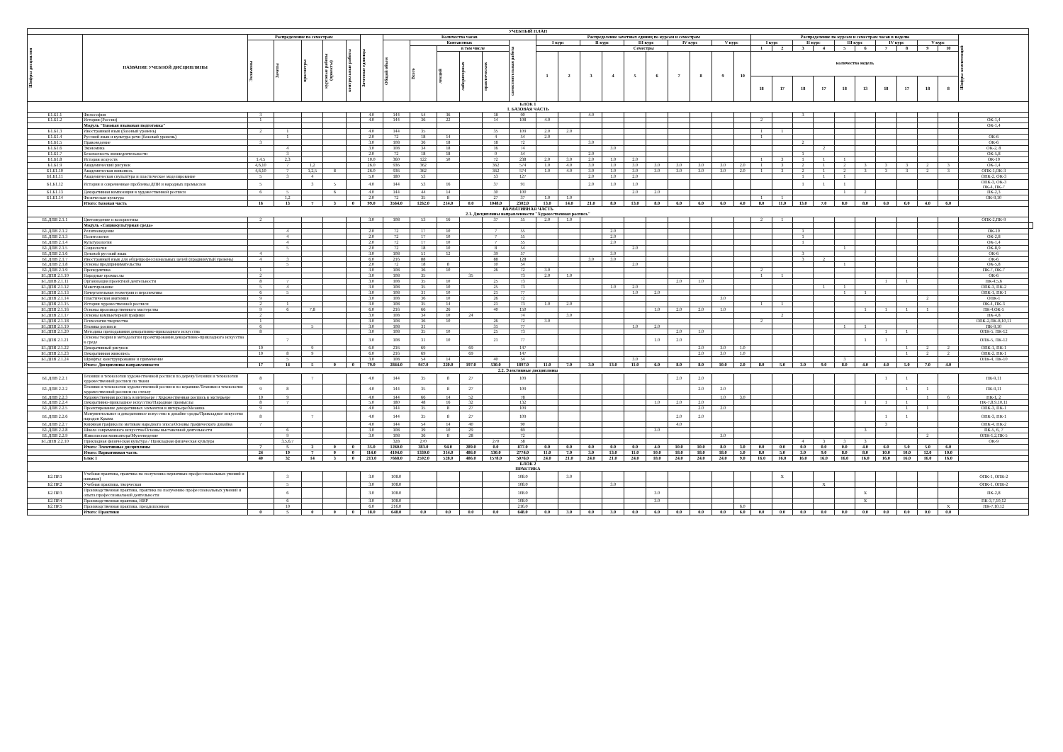| УЧЕБНЫЙ ПЛАН | | | | | | | | | | | | | | | | | | | | | | | | | | | | | | | | | | | |
| --- | --- | --- | --- | --- | --- | --- | --- | --- | --- | --- | --- | --- | --- | --- | --- | --- | --- | --- | --- | --- | --- | --- | --- | --- | --- | --- | --- | --- | --- | --- | --- | --- | --- | --- | --- |
| Шифры дисциплин | НАЗВАНИЕ УЧЕБНОЙ ДИСЦИПЛИНЫ | Распределение по семестрам | | | | | Зачетные единицы | Количество часов | | | | | | Распределение зачетных единиц по курсам и семестрам | | | | | | | | | | Распределение по курсам и семестрам часов в неделю | | | | | | | | | | Шифры компетенций | |
| | | Экзамены | Зачеты | просмотры | курсовые работы (проекты) | контрольные работы | | Общий объем | Контактных | | | | самостоятельная работа | I курс | | II курс | | III курс | | IV курс | | V курс | | I курс | | II курс | | III курс | | IV курс | | V курс | | | |
| | | | | | | | | | Всего | в том числе | | | | Семестры | | | | | | | | | | 1 | 2 | 3 | 4 | 5 | 6 | 7 | 8 | 9 | 10 | | |
| | | | | | | | | | | лекций | лабораторных | практических | | 1 | 2 | 3 | 4 | 5 | 6 | 7 | 8 | 9 | 10 | количество недель | | | | | | | | | | | |
| | | | | | | | | | | | | | | | | | | | | | | | | 18 | 17 | 18 | 17 | 18 | 13 | 18 | 17 | 18 | 8 | | |
| БЛОК 1 1. БАЗОВАЯ ЧАСТЬ | | | | | | | | | | | | | | | | | | | | | | | | | | | | | | | | | | | |
| Б1.Б1.1 | Философия | 3 | | | | | 4.0 | 144 | 54 | 36 | | 18 | 90 | | | 4.0 | | | | | | | | | | 3 | | | | | | | | | |
| Б1.Б1.2 | История (России) | 1 | | | | | 4.0 | 144 | 36 | 22 | | 14 | 108 | 4.0 | | | | | | | | | | 2 | | | | | | | | | | ОК-1,4 | |
| | Модуль "Базовая языковая подготовка" | | | | | | | | | | | | | | | | | | | | | | | | | | | | | | | | | ОК-1,4 | |
| Б1.Б1.3 | Иностранный язык (базовый уровень) | 2 | 1 | | | | 4.0 | 144 | 35 | | | 35 | 109 | 2.0 | 2.0 | | | | | | | | | 1 | 1 | | | | | | | | | | |
| Б1.Б1.4 | Русский язык и культура речи (базовый уровень) | | 1 | | | | 2.0 | 72 | 18 | 14 | | 4 | 54 | 2.0 | | | | | | | | | | 1 | | | | | | | | | | ОК-6 | |
| Б1.Б1.5 | Правоведение | 3 | | | | | 3.0 | 108 | 36 | 18 | | 18 | 72 | | | 3.0 | | | | | | | | | | 2 | | | | | | | | ОК-6 | |
| Б1.Б1.6 | Экономика | | 4 | | | | 3.0 | 108 | 34 | 18 | | 16 | 74 | | | | 3.0 | | | | | | | | | | 2 | | | | | | | ОК-2, 8 | |
| Б1.Б1.7 | Безопасность жизнедеятельности | | 3 | | | | 2.0 | 72 | 18 | 18 | | 0 | 54 | | | 2.0 | | | | | | | | | | 1 | | | | | | | | ОК-5,8 | |
| Б1.Б1.8 | История искусств | 1,4,5 | 2,3 | | | | 10.0 | 360 | 122 | 50 | | 72 | 238 | 2.0 | 3.0 | 2.0 | 1.0 | 2.0 | | | | | | 1 | 3 | 1 | 1 | 1 | | | | | | ОК-10 | |
| Б1.Б1.9 | Академический рисунок | 4,6,10 | 7 | 1,2 | | | 26.0 | 936 | 362 | | | 362 | 574 | 1.0 | 4.0 | 3.0 | 1.0 | 3.0 | 3.0 | 3.0 | 3.0 | 3.0 | 2.0 | 1 | 3 | 2 | 1 | 2 | 3 | 3 | 3 | 2 | 3 | ОК-1,4 | |
| Б1.Б1.10 | Академическая живопись | 4,6,10 | 7 | 1,2,5 | 8 | | 26.0 | 936 | 362 | | | 362 | 574 | 1.0 | 4.0 | 3.0 | 1.0 | 3.0 | 3.0 | 3.0 | 3.0 | 3.0 | 2.0 | 1 | 3 | 2 | 1 | 2 | 3 | 3 | 3 | 2 | 3 | ОПК-1,ОК-3 | |
| Б1.Б1.11 | Академическая скульптура и пластическое моделирование | 5 | 3 | 4 | | | 5.0 | 180 | 53 | | | 53 | 127 | | | 2.0 | 1.0 | 2.0 | | | | | | | | 1 | 1 | 1 | | | | | | ОПК-2, ОК-3 | |
| Б1.Б1.12 | История и современные проблемы ДПИ и народных промыслов | 5 | | 3 | 5 | | 4.0 | 144 | 53 | 16 | | 37 | 91 | | | 2.0 | 1.0 | 1.0 | | | | | | | | 1 | 1 | 1 | | | | | | ОПК-3, ОК-3 ОК-4, ПК-7 | |
| Б1.Б1.13 | Декоративная композиция в художественной росписи | 6 | 5 | | 6 | | 4.0 | 144 | 44 | 14 | | 30 | 100 | | | | | 2.0 | 2.0 | | | | | | | | | 1 | 2 | | | | | ПК-2,3 | |
| Б1.Б1.14 | Физическая культура | | 1,2 | | | | 2.0 | 72 | 35 | 8 | | 27 | 37 | 1.0 | 1.0 | | | | | | | | | 1 | 1 | | | | | | | | | ОК-9,10 | |
| | Итого: Базовая часть | 16 | 13 | 7 | 3 | 0 | 99.0 | 3564.0 | 1262.0 | 214.0 | 0.0 | 1048.0 | 2302.0 | 13.0 | 14.0 | 21.0 | 8.0 | 13.0 | 8.0 | 6.0 | 6.0 | 6.0 | 4.0 | 8.0 | 11.0 | 13.0 | 7.0 | 8.0 | 8.0 | 6.0 | 6.0 | 4.0 | 6.0 | | |
| ВАРИАТИВНАЯ ЧАСТЬ 2.1. Дисциплины направленности "Художественная роспись" | | | | | | | | | | | | | | | | | | | | | | | | | | | | | | | | | | | |
| Б1.ДПВ 2.1.1 | Цветоведение и колористика | 2 | | | | | 3.0 | 108 | 53 | 16 | | 37 | 55 | 2.0 | 1.0 | | | | | | | | | 2 | 1 | | | | | | | | | ОПК-2,ПК-9 | |
| | Модуль «Социокультурная среда» | | | | | | | | | | | | | | | | | | | | | | | | | | | | | | | | | | |
| Б1.ДПВ 2.1.2 | Религиоведение | | 4 | | | | 2.0 | 72 | 17 | 10 | | 7 | 55 | | | | 2.0 | | | | | | | | | 1 | | | | | | | | ОК-10 | |
| Б1.ДПВ 2.1.3 | Политология | | 4 | | | | 2.0 | 72 | 17 | 10 | | 7 | 55 | | | | 2.0 | | | | | | | | | 1 | | | | | | | | ОК-2,8 | |
| Б1.ДПВ 2.1.4 | Культурология | | 4 | | | | 2.0 | 72 | 17 | 10 | | 7 | 55 | | | | 2.0 | | | | | | | | | 1 | | | | | | | | ОК-1,4 | |
| Б1.ДПВ 2.1.5 | Социология | | 5 | | | | 2.0 | 72 | 18 | 10 | | 8 | 54 | | | | | 2.0 | | | | | | | | | | 1 | | | | | | ОК-8,9 | |
| Б1.ДПВ 2.1.6 | Деловой русский язык | 4 | | | | | 3.0 | 108 | 51 | 12 | | 39 | 57 | | | | 3.0 | | | | | | | | | 3 | | | | | | | | ОК-6 | |
| Б1.ДПВ 2.1.7 | Иностранный язык для общепрофессиональных целей (продвинутый уровень) | 4 | 3 | | | | 6.0 | 216 | 88 | | | 88 | 128 | | | 3.0 | 3.0 | | | | | | | | | 3 | 2 | | | | | | | ОК-6 | |
| Б1.ДПВ 2.1.8 | Основы предпринимательства | | 5 | | | | 2.0 | 72 | 18 | 8 | | 10 | 54 | | | | | 2.0 | | | | | | | | | | 1 | | | | | | ОК-5,8 | |
| Б1.ДПВ 2.1.9 | Пропедевтика | 1 | | | | | 3.0 | 108 | 36 | 10 | | 26 | 72 | 3.0 | | | | | | | | | | 2 | | | | | | | | | | ПК-7, ОК-7 | |
| Б1.ДПВ 2.1.10 | Народные промыслы | 2 | | | | | 3.0 | 108 | 35 | | 35 | | 73 | 2.0 | 1.0 | | | | | | | | | 1 | 1 | | | | | | | | | ОК-6 | |
| Б1.ДПВ 2.1.11 | Организация проектной деятельности | 8 | 7 | | | | 3.0 | 108 | 35 | 10 | | 25 | 73 | | | | | | | 2.0 | 1.0 | | | | | | | | | 1 | 1 | | | ПК-4,5,6 | |
| Б1.ДПВ 2.1.12 | Макетирование | 5 | 4 | | | | 3.0 | 108 | 35 | 10 | | 25 | 73 | | | | 1.0 | 2.0 | | | | | | | | | 1 | 1 | | | | | | ОПК-3, ПК-2 | |
| Б1.ДПВ 2.1.13 | Начертательная геометрия и перспектива | 6 | 5 | | | | 3.0 | 108 | 31 | 10 | | 21 | 77 | | | | | 1.0 | 2.0 | | | | | | | | | 1 | 1 | | | | | ОПК-1, ПК-1 | |
| Б1.ДПВ 2.1.14 | Пластическая анатомия | 9 | | | | | 3.0 | 108 | 36 | 10 | | 26 | 72 | | | | | | | | | 3.0 | | | | | | | | | | 2 | | ОПК-1 | |
| Б1.ДПВ 2.1.15 | История художественной росписи | 2 | 1 | | | | 3.0 | 108 | 35 | 14 | | 21 | 73 | 1.0 | 2.0 | | | | | | | | | 1 | 1 | | | | | | | | | ОК-4, ПК-3 | |
| Б1.ДПВ 2.1.16 | Основы производственного мастерства | 9 | 6 | 7,8 | | | 6.0 | 216 | 66 | 26 | | 40 | 150 | | | | | | 1.0 | 2.0 | 2.0 | 1.0 | | | | | | | 1 | 1 | 1 | 1 | | ПК-4,ОК-5 | |
| Б1.ДПВ 2.1.17 | Основы компьютерной графики | 2 | | | | | 3.0 | 108 | 34 | 10 | 24 | | 74 | | 3.0 | | | | | | | | | | 2 | | | | | | | | | ПК-4,8 | |
| Б1.ДПВ 2.1.18 | Психология творчества | 1 | | | | | 3.0 | 108 | 36 | 10 | | 26 | 72 | 3.0 | | | | | | | | | | 2 | | | | | | | | | | ОПК-2,ПК-8,10,11 | |
| Б1.ДПВ 2.1.19 | Техника росписи | 6 | | 5 | | | 3.0 | 108 | 31 | | | 31 | 77 | | | | | 1.0 | 2.0 | | | | | | | | | 1 | 1 | | | | | ПК-9,10 | |
| Б1.ДПВ 2.1.20 | Методика преподавания декоративно-прикладного искусства | 8 | | | | | 3.0 | 108 | 35 | 10 | | 25 | 73 | | | | | | | 2.0 | 1.0 | | | | | | | | | 1 | 1 | | | ОПК-5, ПК-12 | |
| Б1.ДПВ 2.1.21 | Основы теории и методологии проектирования декоративно-прикладного искусства в среде | | 7 | | | | 3.0 | 108 | 31 | 10 | | 21 | 77 | | | | | | 1.0 | 2.0 | | | | | | | | | 1 | 1 | | | | ОПК-5, ПК-12 | |
| Б1.ДПВ 2.1.22 | Декоративный рисунок | 10 | | 9 | | | 6.0 | 216 | 69 | | 69 | | 147 | | | | | | | | 2.0 | 3.0 | 1.0 | | | | | | | | 1 | 2 | 2 | ОПК-1, ПК-1 | |
| Б1.ДПВ 2.1.23 | Декоративная живопись | 10 | 8 | 9 | | | 6.0 | 216 | 69 | | 69 | | 147 | | | | | | | | 2.0 | 3.0 | 1.0 | | | | | | | | 1 | 2 | 2 | ОПК-2, ПК-1 | |
| Б1.ДПВ 2.1.24 | Шрифты: конструирование и применение | | 5 | | | | 3.0 | 108 | 54 | 14 | | 40 | 54 | | | | | 3.0 | | | | | | | | | | 3 | | | | | | ОПК-4, ПК-10 | |
| | Итого: Дисциплины направленности | 17 | 14 | 5 | 0 | 0 | 79.0 | 2844.0 | 947.0 | 220.0 | 197.0 | 530.0 | 1897.0 | 11.0 | 7.0 | 3.0 | 13.0 | 11.0 | 6.0 | 8.0 | 8.0 | 10.0 | 2.0 | 8.0 | 5.0 | 3.0 | 9.0 | 8.0 | 4.0 | 4.0 | 5.0 | 7.0 | 4.0 | | |
| 2.2. Элективные дисциплины | | | | | | | | | | | | | | | | | | | | | | | | | | | | | | | | | | | |
| Б1.ДПВ 2.2.1 | Техники и технологии художественной росписи по дереву/Техники и технологии художественной росписи по ткани | 8 | | 7 | | | 4.0 | 144 | 35 | 8 | 27 | | 109 | | | | | | | 2.0 | 2.0 | | | | | | | | | 1 | 1 | | | ПК-9,11 | |
| Б1.ДПВ 2.2.2 | Техники и технологии художественной росписи по керамике/Техники и технологии художественной росписи по стеклу | 9 | 8 | | | | 4.0 | 144 | 35 | 8 | 27 | | 109 | | | | | | | | 2.0 | 2.0 | | | | | | | | | 1 | 1 | | ПК-9,11 | |
| Б1.ДПВ 2.2.3 | Художественная роспись в интерьере / Художественная роспись в экстерьере | 10 | 9 | | | | 4.0 | 144 | 66 | 14 | 52 | | 78 | | | | | | | | | 1.0 | 3.0 | | | | | | | | | 1 | 6 | ПК-1, 2 | |
| Б1.ДПВ 2.2.4 | Декоративно-прикладное искусство/Народные промыслы | 8 | 7 | | | | 5.0 | 180 | 48 | 16 | 32 | | 132 | | | | | | 1.0 | 2.0 | 2.0 | | | | | | | | 1 | 1 | 1 | | | ПК-7,8,9,10,11 | |
| Б1.ДПВ 2.2.5 | Проектирование декоративных элементов в интерьере/Мозаика | 9 | | | | | 4.0 | 144 | 35 | 8 | 27 | | 109 | | | | | | | | 2.0 | 2.0 | | | | | | | | | 1 | 1 | | ОПК-3, ПК-1 | |
| Б1.ДПВ 2.2.6 | Монументальное и декоративное искусство в дизайне среды/Прикладное искусство народов Крыма | 8 | | 7 | | | 4.0 | 144 | 35 | 8 | 27 | | 109 | | | | | | | 2.0 | 2.0 | | | | | | | | | 1 | 1 | | | ОПК-3, ПК-1 | |
| Б1.ДПВ 2.2.7 | Книжная графика по мотивам народного эпоса/Основы графического дизайна | 7 | | | | | 4.0 | 144 | 54 | 14 | 40 | | 90 | | | | | | | 4.0 | | | | | | | | | | 3 | | | | ОПК-4, ПК-2 | |
| Б1.ДПВ 2.2.8 | Школа современного искусства/Основы выставочной деятельности | | 6 | | | | 3.0 | 108 | 39 | 10 | 29 | | 69 | | | | | | 3.0 | | | | | | | | | | 3 | | | | | ПК-5, 6, 7 | |
| Б1.ДПВ 2.2.9 | Живописная миниатюра/Музееведение | | 9 | | | | 3.0 | 108 | 36 | 8 | 28 | | 72 | | | | | | | | | 3.0 | | | | | | | | | | 2 | | ОПК-1,2,ПК-5 | |
| Б1.ДПВ 2.2.10 | Прикладная физическая культура / Прикладная физическая культура | | 3,5,6,7 | | | | | 328 | 270 | | | 270 | 58 | | | | | | | | | | | | | 4 | 3 | 3 | 3 | | | | | ОК-9 | |
| | Итого: Элективные дисциплины | 7 | 5 | 2 | 0 | 0 | 35.0 | 1260.0 | 383.0 | 94.0 | 289.0 | 0.0 | 877.0 | 0.0 | 0.0 | 0.0 | 0.0 | 0.0 | 4.0 | 10.0 | 10.0 | 8.0 | 3.0 | 0.0 | 0.0 | 0.0 | 0.0 | 0.0 | 4.0 | 6.0 | 5.0 | 5.0 | 6.0 | | |
| | Итого: Вариативная часть | 24 | 19 | 7 | 0 | 0 | 114.0 | 4104.0 | 1330.0 | 314.0 | 486.0 | 530.0 | 2774.0 | 11.0 | 7.0 | 3.0 | 13.0 | 11.0 | 10.0 | 18.0 | 18.0 | 18.0 | 5.0 | 8.0 | 5.0 | 3.0 | 9.0 | 8.0 | 8.0 | 10.0 | 10.0 | 12.0 | 10.0 | | |
| | Блок 1 | 40 | 32 | 14 | 3 | 0 | 213.0 | 7668.0 | 2592.0 | 528.0 | 486.0 | 1578.0 | 5076.0 | 24.0 | 21.0 | 24.0 | 21.0 | 24.0 | 18.0 | 24.0 | 24.0 | 24.0 | 9.0 | 16.0 | 16.0 | 16.0 | 16.0 | 16.0 | 16.0 | 16.0 | 16.0 | 16.0 | 16.0 | | |
| БЛОК 2 ПРАКТИКА | | | | | | | | | | | | | | | | | | | | | | | | | | | | | | | | | | | |
| Б2.ПР.1 | Учебная практика, практика по получению первичных профессиональных умений и навыков) | | 3 | | | | 3.0 | 108.0 | | | | | 108.0 | | 3.0 | | | | | | | | | | X | | | | | | | | | ОПК-1, ОПК-2 | |
| Б2.ПР.2 | Учебная практика, творческая | | 5 | | | | 3.0 | 108.0 | | | | | 108.0 | | | | 3.0 | | | | | | | | | | X | | | | | | | ОПК-1, ОПК-2 | |
| Б2.ПР.3 | Производственная практика, практика по получению профессиональных умений и опыта профессиональной деятельности | | 6 | | | | 3.0 | 108.0 | | | | | 108.0 | | | | | | 3.0 | | | | | | | | | | X | | | | | ПК-2,8 | |
| Б2.ПР.4 | Производственная практика, НИР | | 6 | | | | 3.0 | 108.0 | | | | | 108.0 | | | | | | 3.0 | | | | | | | | | | X | | | | | ПК-3,7,10,12 | |
| Б2.ПР.5 | Производственная практика, преддипломная | | 10 | | | | 6.0 | 216.0 | | | | | 216.0 | | | | | | | | | | 6.0 | | | | | | | | | | X | ПК-7,10,12 | |
| | Итого: Практики | 0 | 5 | 0 | 0 | 0 | 18.0 | 648.0 | 0.0 | 0.0 | 0.0 | 0.0 | 648.0 | 0.0 | 3.0 | 0.0 | 3.0 | 0.0 | 6.0 | 0.0 | 0.0 | 0.0 | 6.0 | 0.0 | 0.0 | 0.0 | 0.0 | 0.0 | 0.0 | 0.0 | 0.0 | 0.0 | 0.0 | | |